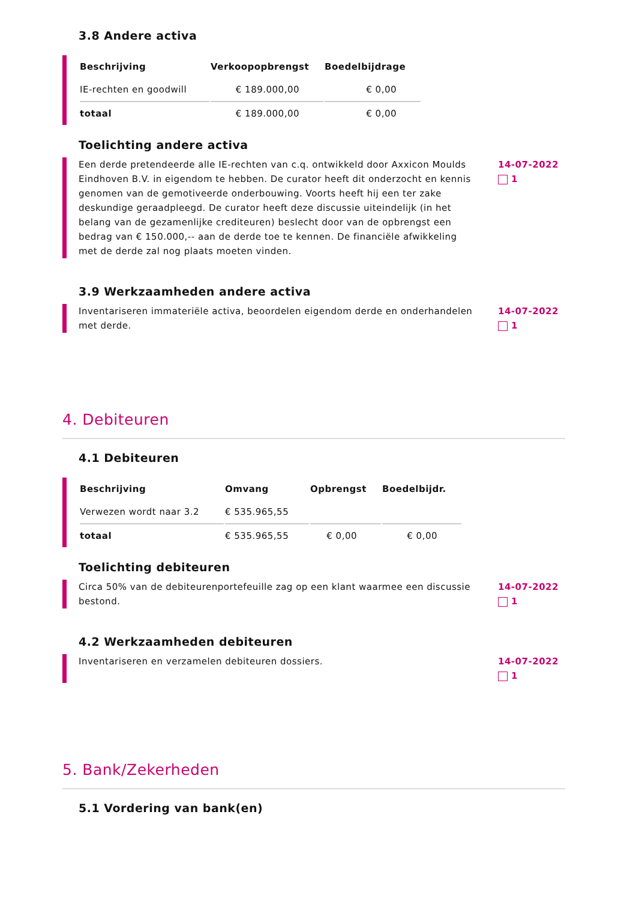3.8 Andere activa
| Beschrijving | Verkoopopbrengst | Boedelbijdrage |
| --- | --- | --- |
| IE-rechten en goodwill | € 189.000,00 | € 0,00 |
| totaal | € 189.000,00 | € 0,00 |
Toelichting andere activa
Een derde pretendeerde alle IE-rechten van c.q. ontwikkeld door Axxicon Moulds Eindhoven B.V. in eigendom te hebben. De curator heeft dit onderzocht en kennis genomen van de gemotiveerde onderbouwing. Voorts heeft hij een ter zake deskundige geraadpleegd. De curator heeft deze discussie uiteindelijk (in het belang van de gezamenlijke crediteuren) beslecht door van de opbrengst een bedrag van € 150.000,-- aan de derde toe te kennen. De financiële afwikkeling met de derde zal nog plaats moeten vinden.
14-07-2022
1
3.9 Werkzaamheden andere activa
Inventariseren immateriële activa, beoordelen eigendom derde en onderhandelen met derde.
14-07-2022
1
4. Debiteuren
4.1 Debiteuren
| Beschrijving | Omvang | Opbrengst | Boedelbijdr. |
| --- | --- | --- | --- |
| Verwezen wordt naar 3.2 | € 535.965,55 | | |
| totaal | € 535.965,55 | € 0,00 | € 0,00 |
Toelichting debiteuren
Circa 50% van de debiteurenportefeuille zag op een klant waarmee een discussie bestond.
14-07-2022
1
4.2 Werkzaamheden debiteuren
Inventariseren en verzamelen debiteuren dossiers. 14-07-2022
1
5. Bank/Zekerheden
5.1 Vordering van bank(en)